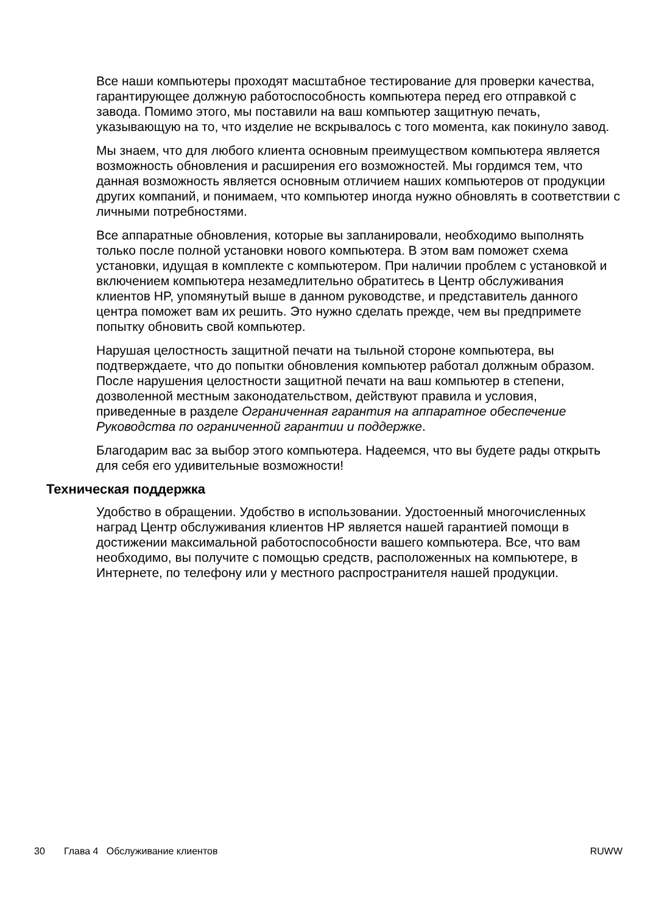Все наши компьютеры проходят масштабное тестирование для проверки качества, гарантирующее должную работоспособность компьютера перед его отправкой с завода. Помимо этого, мы поставили на ваш компьютер защитную печать, указывающую на то, что изделие не вскрывалось с того момента, как покинуло завод.
Мы знаем, что для любого клиента основным преимуществом компьютера является возможность обновления и расширения его возможностей. Мы гордимся тем, что данная возможность является основным отличием наших компьютеров от продукции других компаний, и понимаем, что компьютер иногда нужно обновлять в соответствии с личными потребностями.
Все аппаратные обновления, которые вы запланировали, необходимо выполнять только после полной установки нового компьютера. В этом вам поможет схема установки, идущая в комплекте с компьютером. При наличии проблем с установкой и включением компьютера незамедлительно обратитесь в Центр обслуживания клиентов HP, упомянутый выше в данном руководстве, и представитель данного центра поможет вам их решить. Это нужно сделать прежде, чем вы предпримете попытку обновить свой компьютер.
Нарушая целостность защитной печати на тыльной стороне компьютера, вы подтверждаете, что до попытки обновления компьютер работал должным образом. После нарушения целостности защитной печати на ваш компьютер в степени, дозволенной местным законодательством, действуют правила и условия, приведенные в разделе Ограниченная гарантия на аппаратное обеспечение Руководства по ограниченной гарантии и поддержке.
Благодарим вас за выбор этого компьютера. Надеемся, что вы будете рады открыть для себя его удивительные возможности!
Техническая поддержка
Удобство в обращении. Удобство в использовании. Удостоенный многочисленных наград Центр обслуживания клиентов HP является нашей гарантией помощи в достижении максимальной работоспособности вашего компьютера. Все, что вам необходимо, вы получите с помощью средств, расположенных на компьютере, в Интернете, по телефону или у местного распространителя нашей продукции.
30 Глава 4 Обслуживание клиентов RUWW